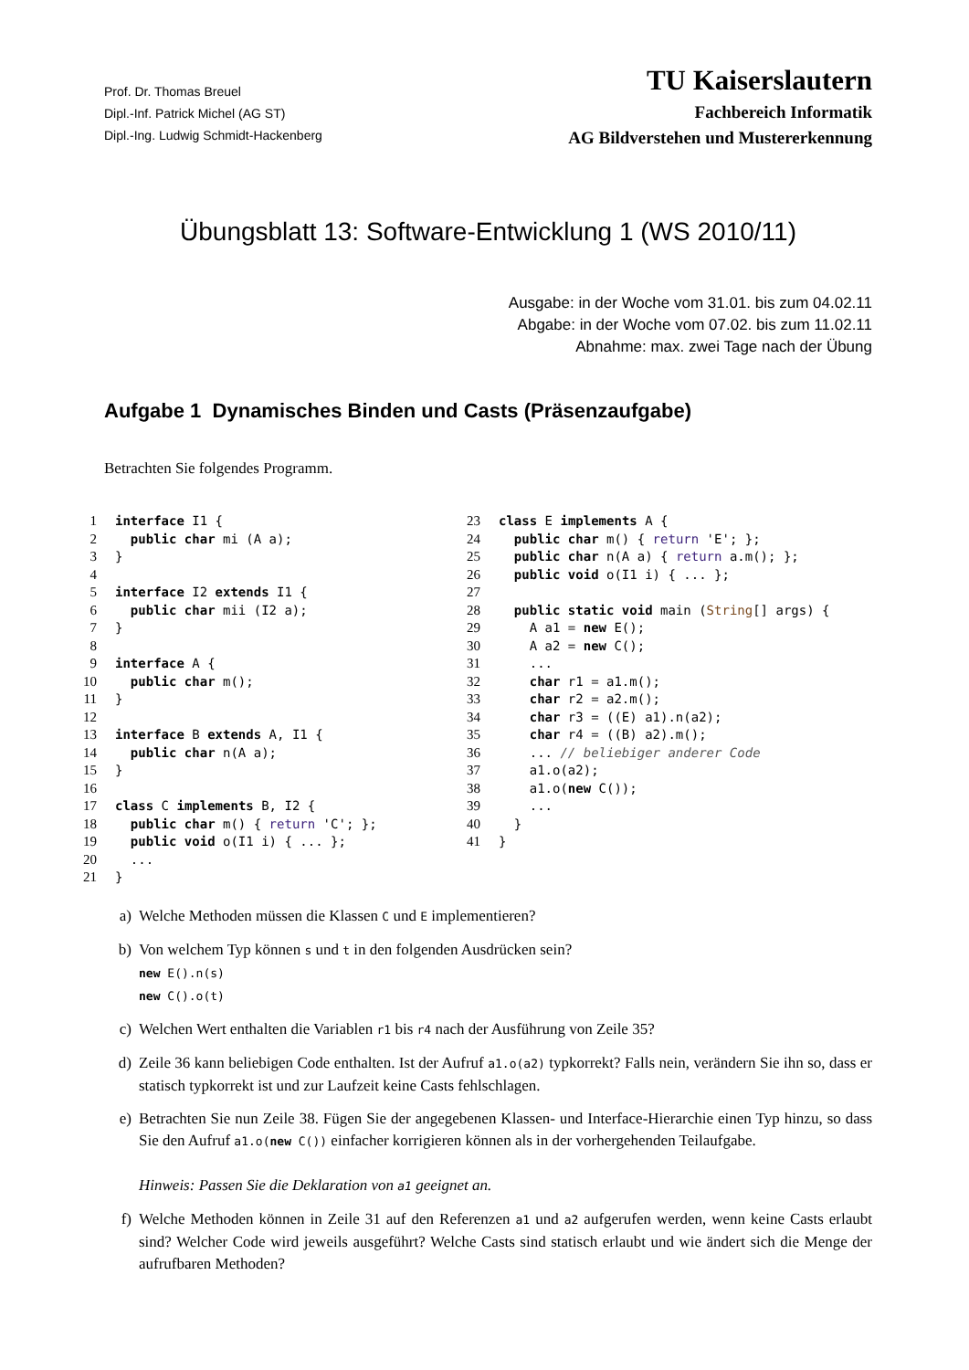Prof. Dr. Thomas Breuel
Dipl.-Inf. Patrick Michel (AG ST)
Dipl.-Ing. Ludwig Schmidt-Hackenberg
TU Kaiserslautern
Fachbereich Informatik
AG Bildverstehen und Mustererkennung
Übungsblatt 13: Software-Entwicklung 1 (WS 2010/11)
Ausgabe: in der Woche vom 31.01. bis zum 04.02.11
Abgabe: in der Woche vom 07.02. bis zum 11.02.11
Abnahme: max. zwei Tage nach der Übung
Aufgabe 1 Dynamisches Binden und Casts (Präsenzaufgabe)
Betrachten Sie folgendes Programm.
1 interface I1 { 2 public char mi (A a); 3 } 4 5 interface I2 extends I1 { 6 public char mii (I2 a); 7 } 8 9 interface A { 10 public char m(); 11 } 12 13 interface B extends A, I1 { 14 public char n(A a); 15 } 16 17 class C implements B, I2 { 18 public char m() { return 'C'; }; 19 public void o(I1 i) { ... }; 20 ... 21 }
23 class E implements A { 24 public char m() { return 'E'; }; 25 public char n(A a) { return a.m(); }; 26 public void o(I1 i) { ... }; 27 28 public static void main (String[] args) { 29 A a1 = new E(); 30 A a2 = new C(); 31 ... 32 char r1 = a1.m(); 33 char r2 = a2.m(); 34 char r3 = ((E) a1).n(a2); 35 char r4 = ((B) a2).m(); 36 ... // beliebiger anderer Code 37 a1.o(a2); 38 a1.o(new C()); 39 ... 40 } 41 }
a) Welche Methoden müssen die Klassen C und E implementieren?
b) Von welchem Typ können s und t in den folgenden Ausdrücken sein?
new E().n(s)
new C().o(t)
c) Welchen Wert enthalten die Variablen r1 bis r4 nach der Ausführung von Zeile 35?
d) Zeile 36 kann beliebigen Code enthalten. Ist der Aufruf a1.o(a2) typkorrekt? Falls nein, verändern Sie ihn so, dass er statisch typkorrekt ist und zur Laufzeit keine Casts fehlschlagen.
e) Betrachten Sie nun Zeile 38. Fügen Sie der angegebenen Klassen- und Interface-Hierarchie einen Typ hinzu, so dass Sie den Aufruf a1.o(new C()) einfacher korrigieren können als in der vorhergehenden Teilaufgabe.
Hinweis: Passen Sie die Deklaration von a1 geeignet an.
f) Welche Methoden können in Zeile 31 auf den Referenzen a1 und a2 aufgerufen werden, wenn keine Casts erlaubt sind? Welcher Code wird jeweils ausgeführt? Welche Casts sind statisch erlaubt und wie ändert sich die Menge der aufrufbaren Methoden?